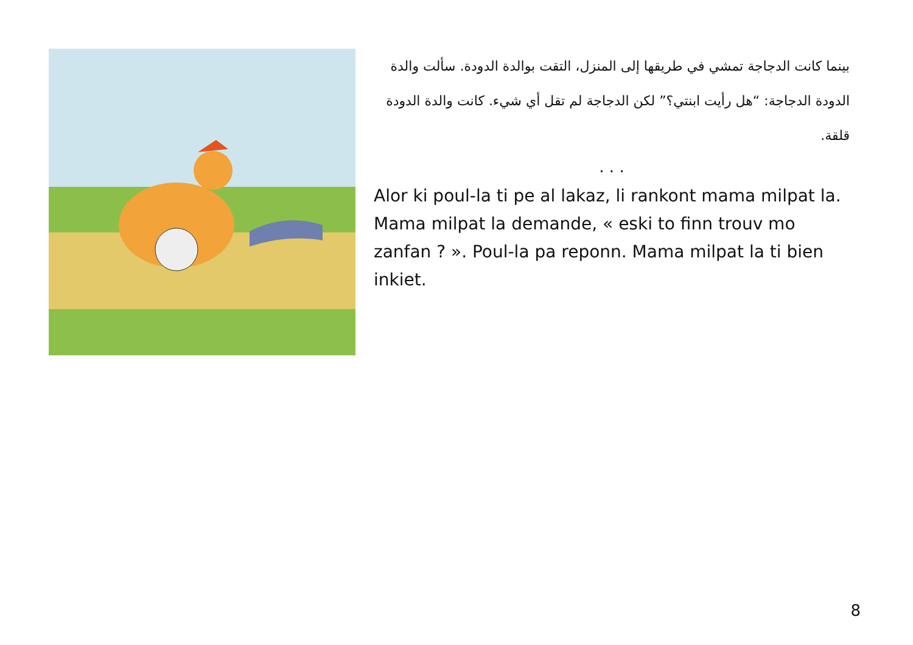بينما كانت الدجاجة تمشي في طريقها إلى المنزل، التقت بوالدة الدودة. سألت والدة الدودة الدجاجة: “هل رأيت ابنتي؟” لكن الدجاجة لم تقل أي شيء. كانت والدة الدودة قلقة.
. . .
Alor ki poul-la ti pe al lakaz, li rankont mama milpat la. Mama milpat la demande, « eski to finn trouv mo zanfan ? ». Poul-la pa reponn. Mama milpat la ti bien inkiet.
8